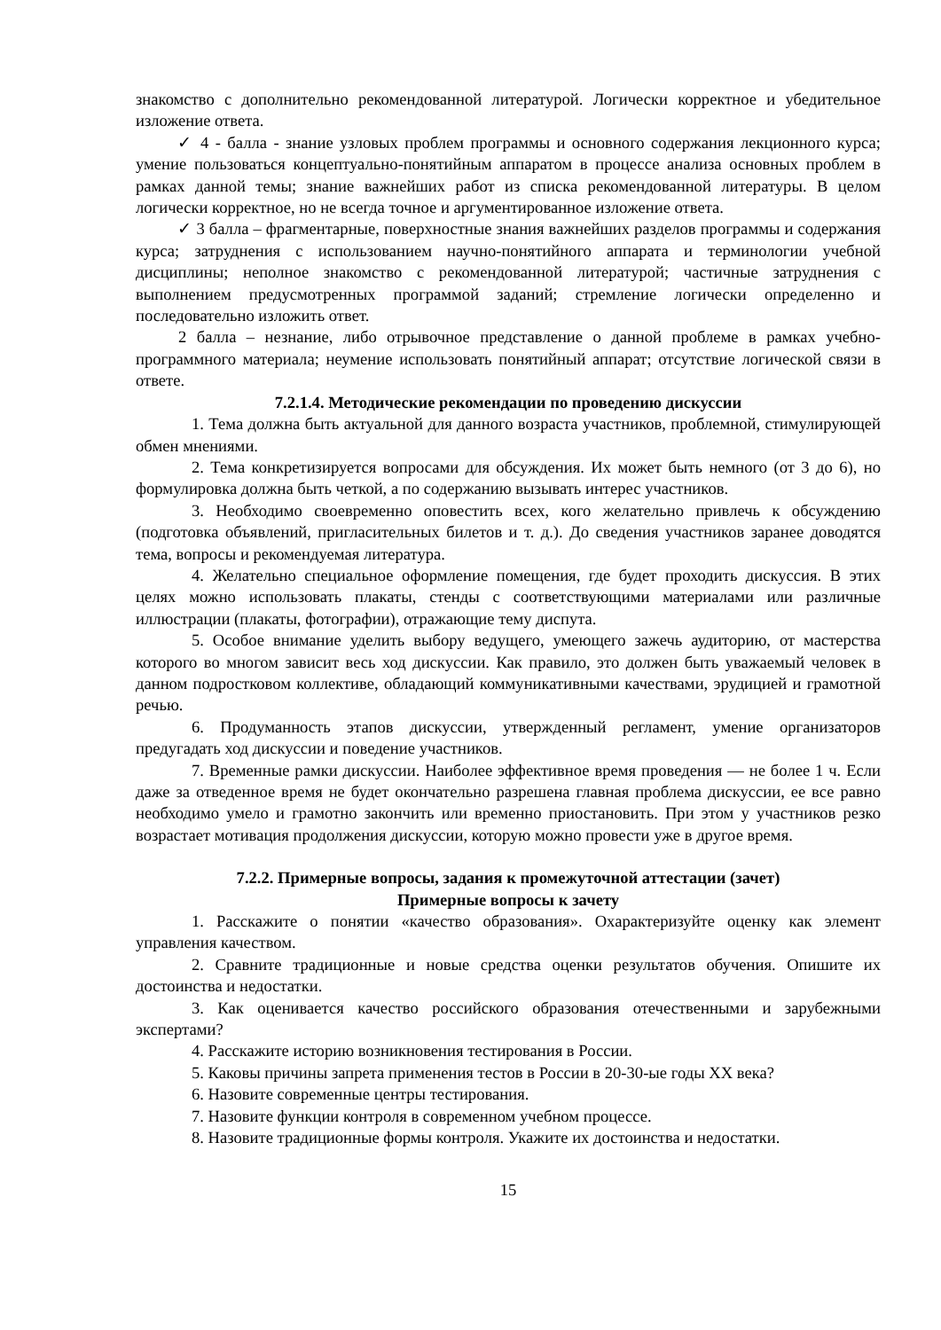знакомство с дополнительно рекомендованной литературой. Логически корректное и убедительное изложение ответа.
✓ 4 - балла - знание узловых проблем программы и основного содержания лекционного курса; умение пользоваться концептуально-понятийным аппаратом в процессе анализа основных проблем в рамках данной темы; знание важнейших работ из списка рекомендованной литературы. В целом логически корректное, но не всегда точное и аргументированное изложение ответа.
✓ 3 балла – фрагментарные, поверхностные знания важнейших разделов программы и содержания курса; затруднения с использованием научно-понятийного аппарата и терминологии учебной дисциплины; неполное знакомство с рекомендованной литературой; частичные затруднения с выполнением предусмотренных программой заданий; стремление логически определенно и последовательно изложить ответ.
2 балла – незнание, либо отрывочное представление о данной проблеме в рамках учебно-программного материала; неумение использовать понятийный аппарат; отсутствие логической связи в ответе.
7.2.1.4. Методические рекомендации по проведению дискуссии
1. Тема должна быть актуальной для данного возраста участников, проблемной, стимулирующей обмен мнениями.
2. Тема конкретизируется вопросами для обсуждения. Их может быть немного (от 3 до 6), но формулировка должна быть четкой, а по содержанию вызывать интерес участников.
3. Необходимо своевременно оповестить всех, кого желательно привлечь к обсуждению (подготовка объявлений, пригласительных билетов и т. д.). До сведения участников заранее доводятся тема, вопросы и рекомендуемая литература.
4. Желательно специальное оформление помещения, где будет проходить дискуссия. В этих целях можно использовать плакаты, стенды с соответствующими материалами или различные иллюстрации (плакаты, фотографии), отражающие тему диспута.
5. Особое внимание уделить выбору ведущего, умеющего зажечь аудиторию, от мастерства которого во многом зависит весь ход дискуссии. Как правило, это должен быть уважаемый человек в данном подростковом коллективе, обладающий коммуникативными качествами, эрудицией и грамотной речью.
6. Продуманность этапов дискуссии, утвержденный регламент, умение организаторов предугадать ход дискуссии и поведение участников.
7. Временные рамки дискуссии. Наиболее эффективное время проведения — не более 1 ч. Если даже за отведенное время не будет окончательно разрешена главная проблема дискуссии, ее все равно необходимо умело и грамотно закончить или временно приостановить. При этом у участников резко возрастает мотивация продолжения дискуссии, которую можно провести уже в другое время.
7.2.2. Примерные вопросы, задания к промежуточной аттестации (зачет)
Примерные вопросы к зачету
1. Расскажите о понятии «качество образования». Охарактеризуйте оценку как элемент управления качеством.
2. Сравните традиционные и новые средства оценки результатов обучения. Опишите их достоинства и недостатки.
3. Как оценивается качество российского образования отечественными и зарубежными экспертами?
4. Расскажите историю возникновения тестирования в России.
5. Каковы причины запрета применения тестов в России в 20-30-ые годы ХХ века?
6. Назовите современные центры тестирования.
7. Назовите функции контроля в современном учебном процессе.
8. Назовите традиционные формы контроля. Укажите их достоинства и недостатки.
15